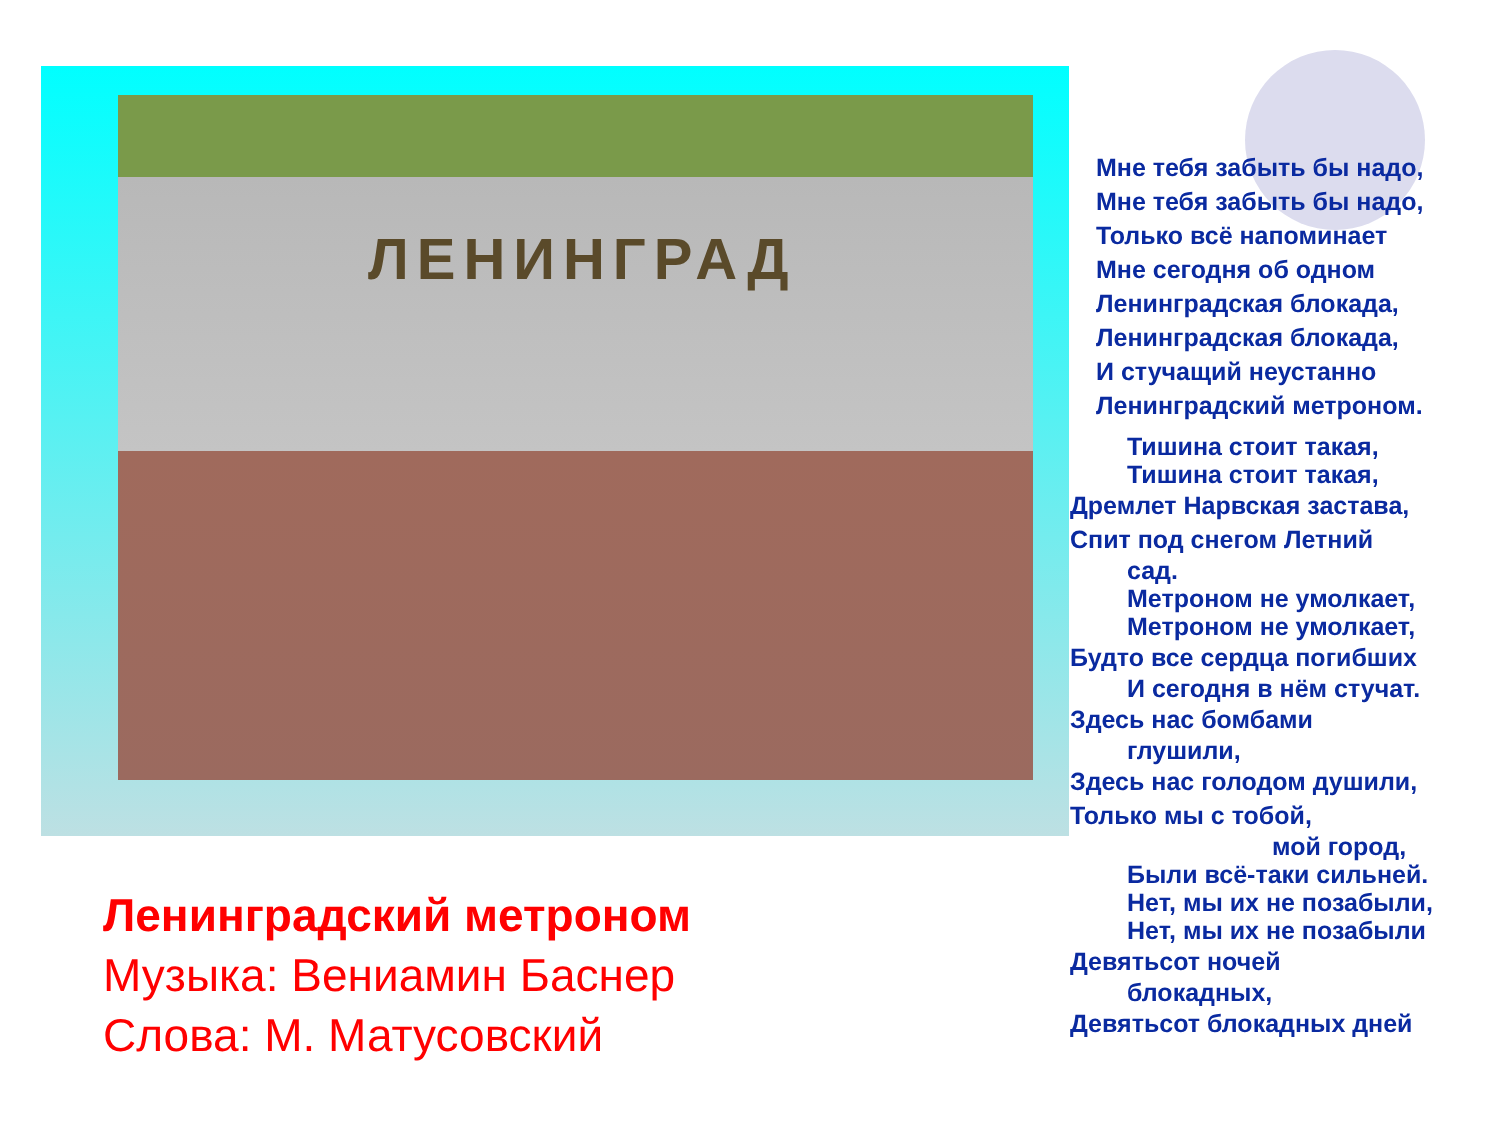ЛЕНИНГРАД
Ленинградский метроном
Музыка: Вениамин Баснер
Слова: М. Матусовский
Мне тебя забыть бы надо,
Мне тебя забыть бы надо,
Только всё напоминает
Мне сегодня об одном
Ленинградская блокада,
Ленинградская блокада,
И стучащий неустанно
Ленинградский метроном.
Тишина стоит такая,
Тишина стоит такая,
Дремлет Нарвская застава,
Спит под снегом Летний
сад.
Метроном не умолкает,
Метроном не умолкает,
Будто все сердца погибших
И сегодня в нём стучат.
Здесь нас бомбами
глушили,
Здесь нас голодом душили,
Только мы с тобой,
мой город,
Были всё-таки сильней.
Нет, мы их не позабыли,
Нет, мы их не позабыли
Девятьсот ночей
блокадных,
Девятьсот блокадных дней